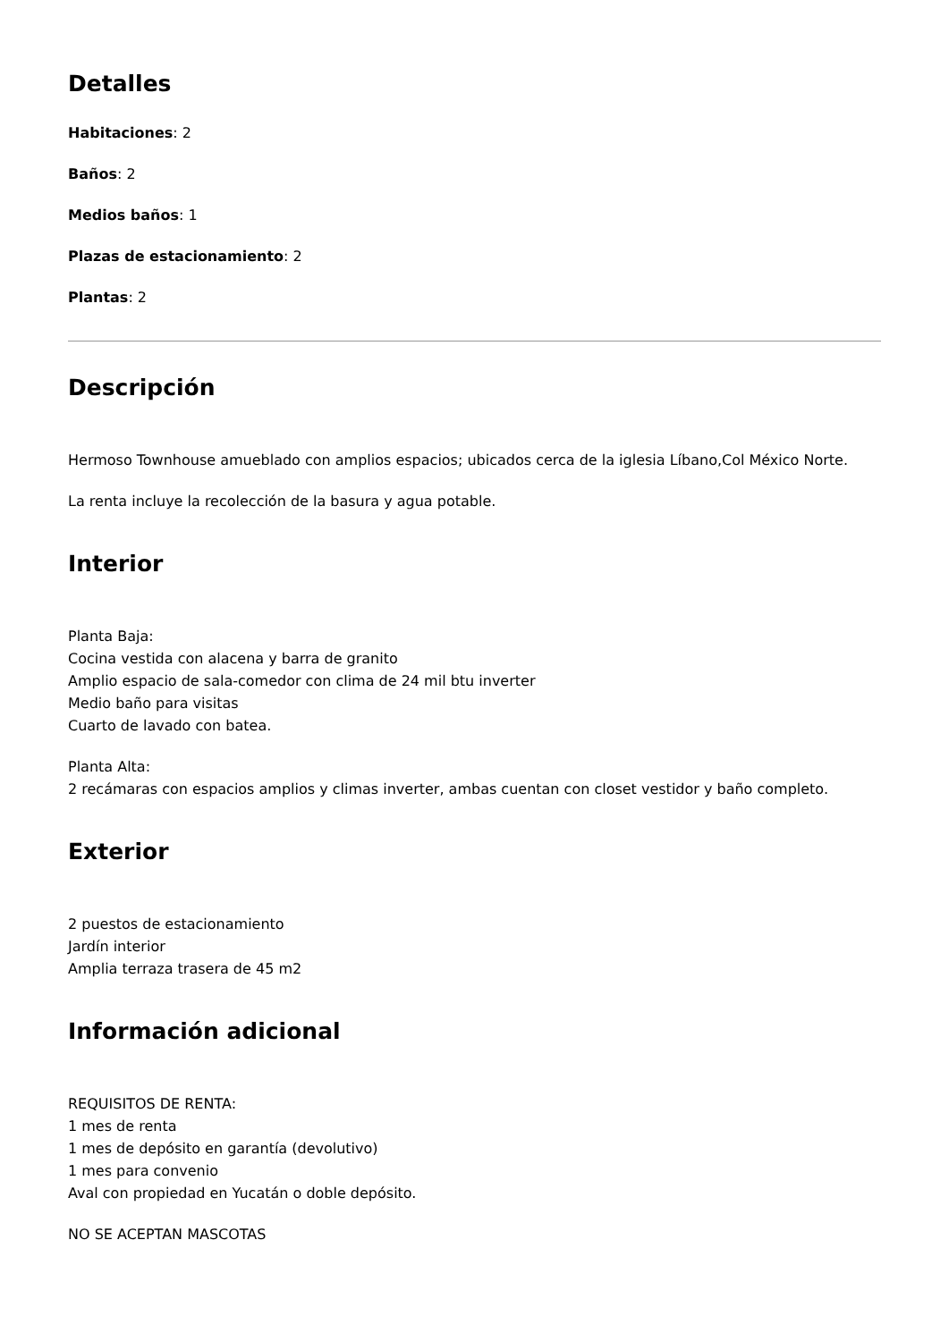Detalles
Habitaciones: 2
Baños: 2
Medios baños: 1
Plazas de estacionamiento: 2
Plantas: 2
Descripción
Hermoso Townhouse amueblado con amplios espacios; ubicados cerca de la iglesia Líbano,Col México Norte.
La renta incluye la recolección de la basura y agua potable.
Interior
Planta Baja:
Cocina vestida con alacena y barra de granito
Amplio espacio de sala-comedor con clima de 24 mil btu inverter
Medio baño para visitas
Cuarto de lavado con batea.
Planta Alta:
2 recámaras con espacios amplios y climas inverter, ambas cuentan con closet vestidor y baño completo.
Exterior
2 puestos de estacionamiento
Jardín interior
Amplia terraza trasera de 45 m2
Información adicional
REQUISITOS DE RENTA:
1 mes de renta
1 mes de depósito en garantía (devolutivo)
1 mes para convenio
Aval con propiedad en Yucatán o doble depósito.
NO SE ACEPTAN MASCOTAS